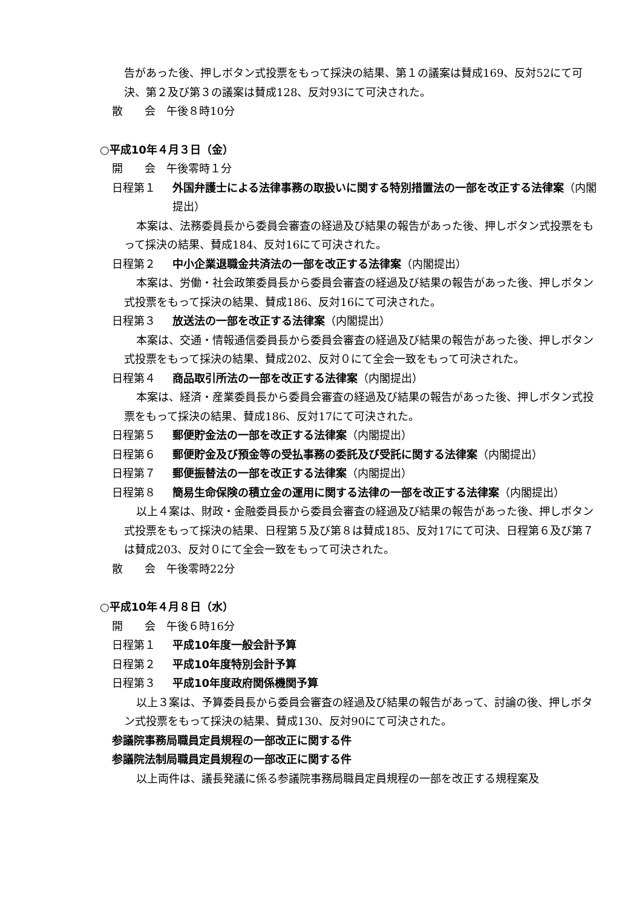告があった後、押しボタン式投票をもって採決の結果、第１の議案は賛成169、反対52にて可決、第２及び第３の議案は賛成128、反対93にて可決された。
散　　会　午後８時10分
○平成10年４月３日（金）
開　　会　午後零時１分
日程第１ 外国弁護士による法律事務の取扱いに関する特別措置法の一部を改正する法律案（内閣提出）
本案は、法務委員長から委員会審査の経過及び結果の報告があった後、押しボタン式投票をもって採決の結果、賛成184、反対16にて可決された。
日程第２ 中小企業退職金共済法の一部を改正する法律案（内閣提出）
本案は、労働・社会政策委員長から委員会審査の経過及び結果の報告があった後、押しボタン式投票をもって採決の結果、賛成186、反対16にて可決された。
日程第３ 放送法の一部を改正する法律案（内閣提出）
本案は、交通・情報通信委員長から委員会審査の経過及び結果の報告があった後、押しボタン式投票をもって採決の結果、賛成202、反対０にて全会一致をもって可決された。
日程第４ 商品取引所法の一部を改正する法律案（内閣提出）
本案は、経済・産業委員長から委員会審査の経過及び結果の報告があった後、押しボタン式投票をもって採決の結果、賛成186、反対17にて可決された。
日程第５ 郵便貯金法の一部を改正する法律案（内閣提出）
日程第６ 郵便貯金及び預金等の受払事務の委託及び受託に関する法律案（内閣提出）
日程第７ 郵便振替法の一部を改正する法律案（内閣提出）
日程第８ 簡易生命保険の積立金の運用に関する法律の一部を改正する法律案（内閣提出）
以上４案は、財政・金融委員長から委員会審査の経過及び結果の報告があった後、押しボタン式投票をもって採決の結果、日程第５及び第８は賛成185、反対17にて可決、日程第６及び第７は賛成203、反対０にて全会一致をもって可決された。
散　　会　午後零時22分
○平成10年４月８日（水）
開　　会　午後６時16分
日程第１ 平成10年度一般会計予算
日程第２ 平成10年度特別会計予算
日程第３ 平成10年度政府関係機関予算
以上３案は、予算委員長から委員会審査の経過及び結果の報告があって、討論の後、押しボタン式投票をもって採決の結果、賛成130、反対90にて可決された。
参議院事務局職員定員規程の一部改正に関する件
参議院法制局職員定員規程の一部改正に関する件
以上両件は、議長発議に係る参議院事務局職員定員規程の一部を改正する規程案及